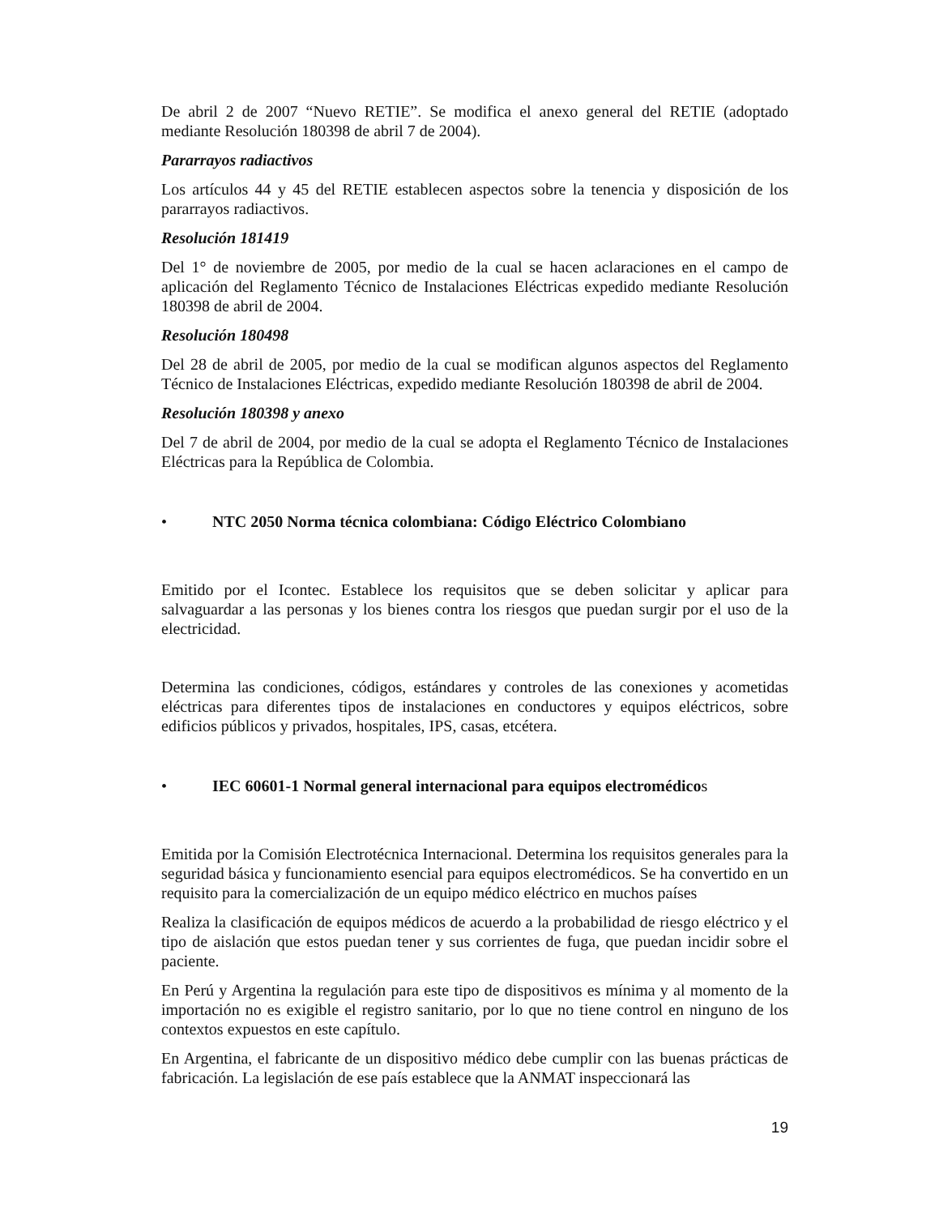De abril 2 de 2007 “Nuevo RETIE”. Se modifica el anexo general del RETIE (adoptado mediante Resolución 180398 de abril 7 de 2004).
Pararrayos radiactivos
Los artículos 44 y 45 del RETIE establecen aspectos sobre la tenencia y disposición de los pararrayos radiactivos.
Resolución 181419
Del 1° de noviembre de 2005, por medio de la cual se hacen aclaraciones en el campo de aplicación del Reglamento Técnico de Instalaciones Eléctricas expedido mediante Resolución 180398 de abril de 2004.
Resolución 180498
Del 28 de abril de 2005, por medio de la cual se modifican algunos aspectos del Reglamento Técnico de Instalaciones Eléctricas, expedido mediante Resolución 180398 de abril de 2004.
Resolución 180398 y anexo
Del 7 de abril de 2004, por medio de la cual se adopta el Reglamento Técnico de Instalaciones Eléctricas para la República de Colombia.
• NTC 2050 Norma técnica colombiana: Código Eléctrico Colombiano
Emitido por el Icontec. Establece los requisitos que se deben solicitar y aplicar para salvaguardar a las personas y los bienes contra los riesgos que puedan surgir por el uso de la electricidad.
Determina las condiciones, códigos, estándares y controles de las conexiones y acometidas eléctricas para diferentes tipos de instalaciones en conductores y equipos eléctricos, sobre edificios públicos y privados, hospitales, IPS, casas, etcétera.
• IEC 60601-1 Normal general internacional para equipos electromédico s
Emitida por la Comisión Electrotécnica Internacional. Determina los requisitos generales para la seguridad básica y funcionamiento esencial para equipos electromédicos. Se ha convertido en un requisito para la comercialización de un equipo médico eléctrico en muchos países
Realiza la clasificación de equipos médicos de acuerdo a la probabilidad de riesgo eléctrico y el tipo de aislación que estos puedan tener y sus corrientes de fuga, que puedan incidir sobre el paciente.
En Perú y Argentina la regulación para este tipo de dispositivos es mínima y al momento de la importación no es exigible el registro sanitario, por lo que no tiene control en ninguno de los contextos expuestos en este capítulo.
En Argentina, el fabricante de un dispositivo médico debe cumplir con las buenas prácticas de fabricación. La legislación de ese país establece que la ANMAT inspeccionará las
19